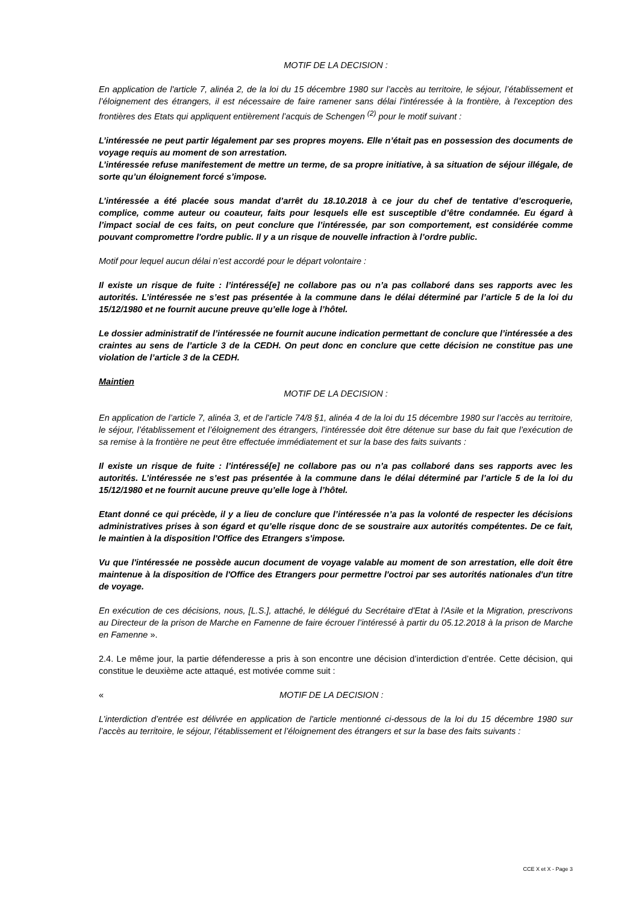MOTIF DE LA DECISION :
En application de l'article 7, alinéa 2, de la loi du 15 décembre 1980 sur l’accès au territoire, le séjour, l’établissement et l’éloignement des étrangers, il est nécessaire de faire ramener sans délai l'intéressée à la frontière, à l'exception des frontières des Etats qui appliquent entièrement l’acquis de Schengen <sup>(2)</sup> pour le motif suivant :
L’intéressée ne peut partir légalement par ses propres moyens. Elle n’était pas en possession des documents de voyage requis au moment de son arrestation.
L’intéressée refuse manifestement de mettre un terme, de sa propre initiative, à sa situation de séjour illégale, de sorte qu’un éloignement forcé s’impose.
L’intéressée a été placée sous mandat d’arrêt du 18.10.2018 à ce jour du chef de tentative d’escroquerie, complice, comme auteur ou coauteur, faits pour lesquels elle est susceptible d’être condamnée. Eu égard à l’impact social de ces faits, on peut conclure que l’intéressée, par son comportement, est considérée comme pouvant compromettre l'ordre public. Il y a un risque de nouvelle infraction à l’ordre public.
Motif pour lequel aucun délai n’est accordé pour le départ volontaire :
Il existe un risque de fuite : l’intéressé[e] ne collabore pas ou n’a pas collaboré dans ses rapports avec les autorités. L’intéressée ne s’est pas présentée à la commune dans le délai déterminé par l’article 5 de la loi du 15/12/1980 et ne fournit aucune preuve qu’elle loge à l’hôtel.
Le dossier administratif de l’intéressée ne fournit aucune indication permettant de conclure que l’intéressée a des craintes au sens de l’article 3 de la CEDH. On peut donc en conclure que cette décision ne constitue pas une violation de l’article 3 de la CEDH.
Maintien
MOTIF DE LA DECISION :
En application de l’article 7, alinéa 3, et de l’article 74/8 §1, alinéa 4 de la loi du 15 décembre 1980 sur l’accès au territoire, le séjour, l’établissement et l’éloignement des étrangers, l’intéressée doit être détenue sur base du fait que l’exécution de sa remise à la frontière ne peut être effectuée immédiatement et sur la base des faits suivants :
Il existe un risque de fuite : l’intéressé[e] ne collabore pas ou n’a pas collaboré dans ses rapports avec les autorités. L’intéressée ne s’est pas présentée à la commune dans le délai déterminé par l’article 5 de la loi du 15/12/1980 et ne fournit aucune preuve qu’elle loge à l’hôtel.
Etant donné ce qui précède, il y a lieu de conclure que l’intéressée n’a pas la volonté de respecter les décisions administratives prises à son égard et qu’elle risque donc de se soustraire aux autorités compétentes. De ce fait, le maintien à la disposition l'Office des Etrangers s'impose.
Vu que l'intéressée ne possède aucun document de voyage valable au moment de son arrestation, elle doit être maintenue à la disposition de l'Office des Etrangers pour permettre l'octroi par ses autorités nationales d'un titre de voyage.
En exécution de ces décisions, nous, [L.S.], attaché, le délégué du Secrétaire d'Etat à l'Asile et la Migration, prescrivons au Directeur de la prison de Marche en Famenne de faire écrouer l’intéressé à partir du 05.12.2018 à la prison de Marche en Famenne ».
2.4. Le même jour, la partie défenderesse a pris à son encontre une décision d’interdiction d’entrée. Cette décision, qui constitue le deuxième acte attaqué, est motivée comme suit :
« MOTIF DE LA DECISION :
L’interdiction d’entrée est délivrée en application de l'article mentionné ci-dessous de la loi du 15 décembre 1980 sur l’accès au territoire, le séjour, l’établissement et l’éloignement des étrangers et sur la base des faits suivants :
CCE X et X - Page 3